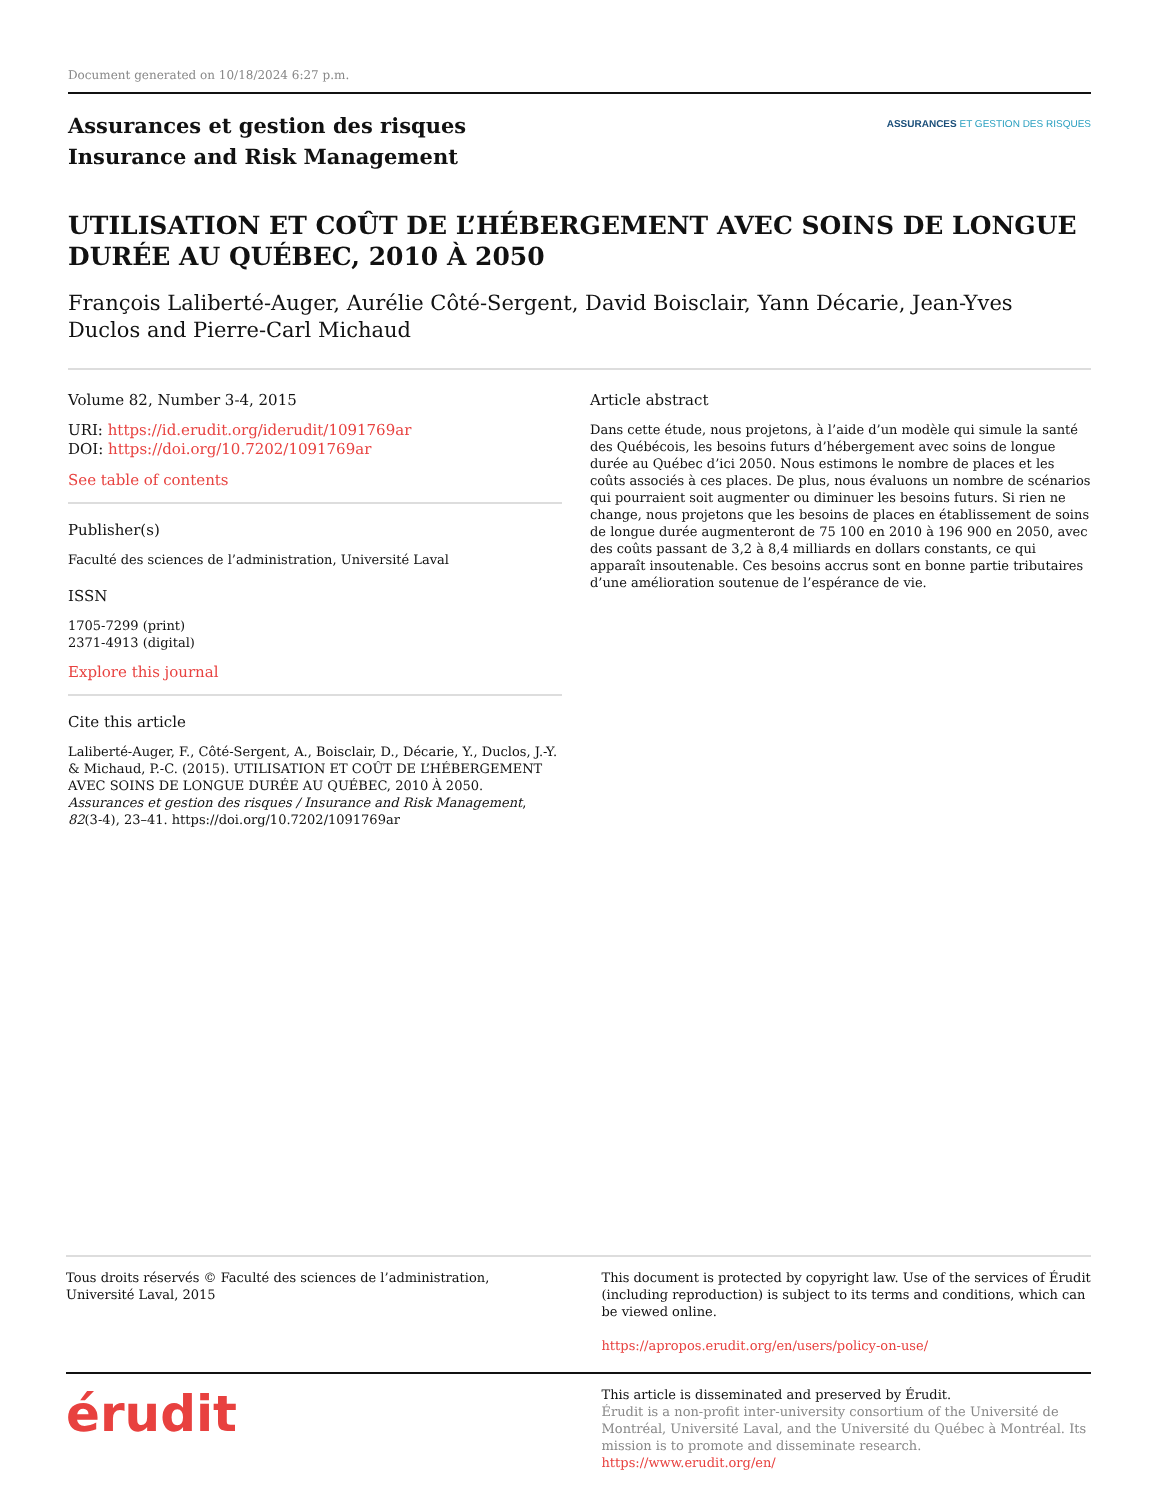Document generated on 10/18/2024 6:27 p.m.
Assurances et gestion des risques
Insurance and Risk Management
ASSURANCES ET GESTION DES RISQUES
UTILISATION ET COÛT DE L’HÉBERGEMENT AVEC SOINS DE LONGUE DURÉE AU QUÉBEC, 2010 À 2050
François Laliberté-Auger, Aurélie Côté-Sergent, David Boisclair, Yann Décarie, Jean-Yves Duclos and Pierre-Carl Michaud
Volume 82, Number 3-4, 2015
URI: https://id.erudit.org/iderudit/1091769ar
DOI: https://doi.org/10.7202/1091769ar
See table of contents
Publisher(s)
Faculté des sciences de l’administration, Université Laval
ISSN
1705-7299 (print)
2371-4913 (digital)
Explore this journal
Cite this article
Laliberté-Auger, F., Côté-Sergent, A., Boisclair, D., Décarie, Y., Duclos, J.-Y. & Michaud, P.-C. (2015). UTILISATION ET COÛT DE L’HÉBERGEMENT AVEC SOINS DE LONGUE DURÉE AU QUÉBEC, 2010 À 2050. Assurances et gestion des risques / Insurance and Risk Management, 82(3-4), 23–41. https://doi.org/10.7202/1091769ar
Article abstract
Dans cette étude, nous projetons, à l’aide d’un modèle qui simule la santé des Québécois, les besoins futurs d’hébergement avec soins de longue durée au Québec d’ici 2050. Nous estimons le nombre de places et les coûts associés à ces places. De plus, nous évaluons un nombre de scénarios qui pourraient soit augmenter ou diminuer les besoins futurs. Si rien ne change, nous projetons que les besoins de places en établissement de soins de longue durée augmenteront de 75 100 en 2010 à 196 900 en 2050, avec des coûts passant de 3,2 à 8,4 milliards en dollars constants, ce qui apparaît insoutenable. Ces besoins accrus sont en bonne partie tributaires d’une amélioration soutenue de l’espérance de vie.
Tous droits réservés © Faculté des sciences de l’administration, Université Laval, 2015
This document is protected by copyright law. Use of the services of Érudit (including reproduction) is subject to its terms and conditions, which can be viewed online.
https://apropos.erudit.org/en/users/policy-on-use/
érudit
This article is disseminated and preserved by Érudit.
Érudit is a non-profit inter-university consortium of the Université de Montréal, Université Laval, and the Université du Québec à Montréal. Its mission is to promote and disseminate research.
https://www.erudit.org/en/